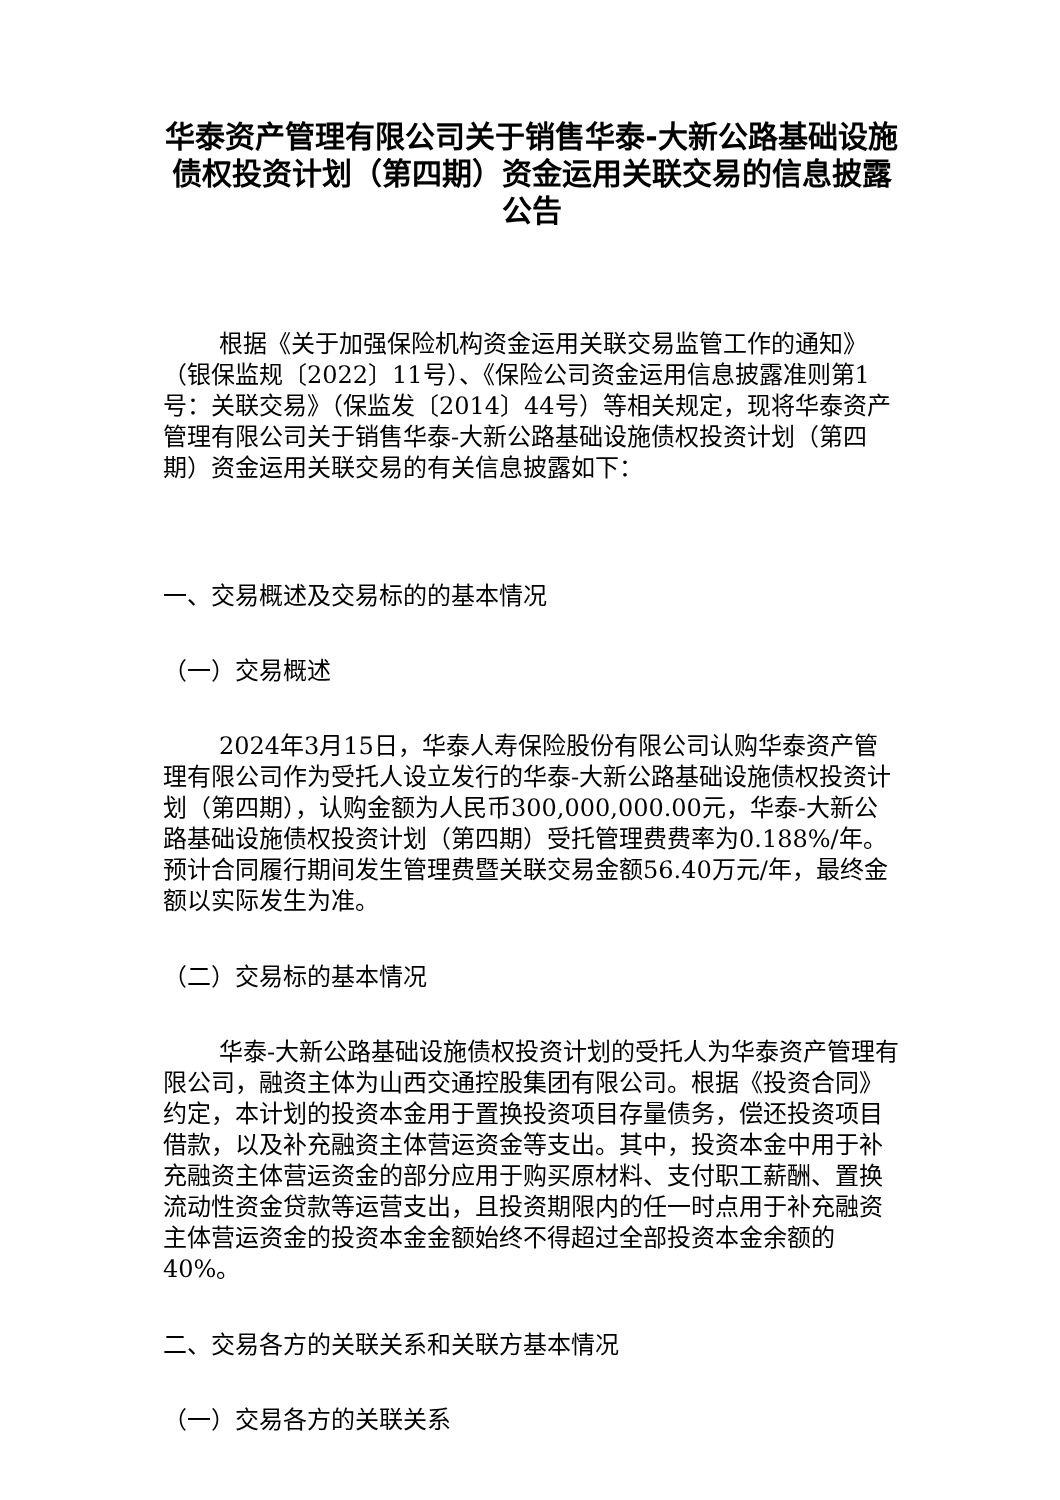华泰资产管理有限公司关于销售华泰-大新公路基础设施债权投资计划（第四期）资金运用关联交易的信息披露公告
根据《关于加强保险机构资金运用关联交易监管工作的通知》（银保监规〔2022〕11号）、《保险公司资金运用信息披露准则第1号：关联交易》（保监发〔2014〕44号）等相关规定，现将华泰资产管理有限公司关于销售华泰-大新公路基础设施债权投资计划（第四期）资金运用关联交易的有关信息披露如下：
一、交易概述及交易标的的基本情况
（一）交易概述
2024年3月15日，华泰人寿保险股份有限公司认购华泰资产管理有限公司作为受托人设立发行的华泰-大新公路基础设施债权投资计划（第四期），认购金额为人民币300,000,000.00元，华泰-大新公路基础设施债权投资计划（第四期）受托管理费费率为0.188%/年。预计合同履行期间发生管理费暨关联交易金额56.40万元/年，最终金额以实际发生为准。
（二）交易标的基本情况
华泰-大新公路基础设施债权投资计划的受托人为华泰资产管理有限公司，融资主体为山西交通控股集团有限公司。根据《投资合同》约定，本计划的投资本金用于置换投资项目存量债务，偿还投资项目借款，以及补充融资主体营运资金等支出。其中，投资本金中用于补充融资主体营运资金的部分应用于购买原材料、支付职工薪酬、置换流动性资金贷款等运营支出，且投资期限内的任一时点用于补充融资主体营运资金的投资本金金额始终不得超过全部投资本金余额的40%。
二、交易各方的关联关系和关联方基本情况
（一）交易各方的关联关系